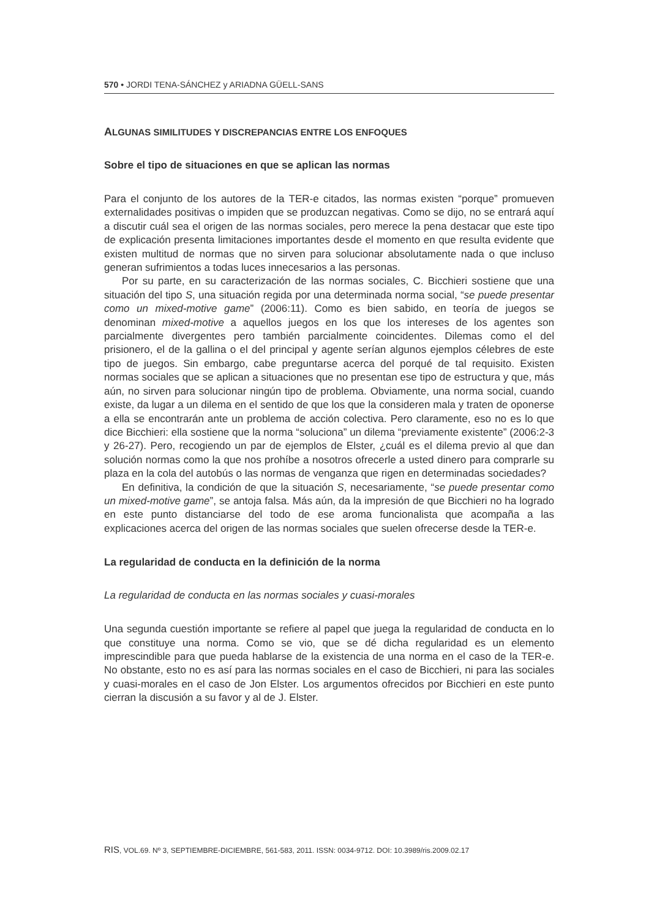570 • JORDI TENA-SÁNCHEZ y ARIADNA GÜELL-SANS
ALGUNAS SIMILITUDES Y DISCREPANCIAS ENTRE LOS ENFOQUES
Sobre el tipo de situaciones en que se aplican las normas
Para el conjunto de los autores de la TER-e citados, las normas existen “porque” promueven externalidades positivas o impiden que se produzcan negativas. Como se dijo, no se entrará aquí a discutir cuál sea el origen de las normas sociales, pero merece la pena destacar que este tipo de explicación presenta limitaciones importantes desde el momento en que resulta evidente que existen multitud de normas que no sirven para solucionar absolutamente nada o que incluso generan sufrimientos a todas luces innecesarios a las personas.
Por su parte, en su caracterización de las normas sociales, C. Bicchieri sostiene que una situación del tipo S, una situación regida por una determinada norma social, “se puede presentar como un mixed-motive game” (2006:11). Como es bien sabido, en teoría de juegos se denominan mixed-motive a aquellos juegos en los que los intereses de los agentes son parcialmente divergentes pero también parcialmente coincidentes. Dilemas como el del prisionero, el de la gallina o el del principal y agente serían algunos ejemplos célebres de este tipo de juegos. Sin embargo, cabe preguntarse acerca del porqué de tal requisito. Existen normas sociales que se aplican a situaciones que no presentan ese tipo de estructura y que, más aún, no sirven para solucionar ningún tipo de problema. Obviamente, una norma social, cuando existe, da lugar a un dilema en el sentido de que los que la consideren mala y traten de oponerse a ella se encontrarán ante un problema de acción colectiva. Pero claramente, eso no es lo que dice Bicchieri: ella sostiene que la norma “soluciona” un dilema “previamente existente” (2006:2-3 y 26-27). Pero, recogiendo un par de ejemplos de Elster, ¿cuál es el dilema previo al que dan solución normas como la que nos prohíbe a nosotros ofrecerle a usted dinero para comprarle su plaza en la cola del autobús o las normas de venganza que rigen en determinadas sociedades?
En definitiva, la condición de que la situación S, necesariamente, “se puede presentar como un mixed-motive game”, se antoja falsa. Más aún, da la impresión de que Bicchieri no ha logrado en este punto distanciarse del todo de ese aroma funcionalista que acompaña a las explicaciones acerca del origen de las normas sociales que suelen ofrecerse desde la TER-e.
La regularidad de conducta en la definición de la norma
La regularidad de conducta en las normas sociales y cuasi-morales
Una segunda cuestión importante se refiere al papel que juega la regularidad de conducta en lo que constituye una norma. Como se vio, que se dé dicha regularidad es un elemento imprescindible para que pueda hablarse de la existencia de una norma en el caso de la TER-e. No obstante, esto no es así para las normas sociales en el caso de Bicchieri, ni para las sociales y cuasi-morales en el caso de Jon Elster. Los argumentos ofrecidos por Bicchieri en este punto cierran la discusión a su favor y al de J. Elster.
RIS, VOL.69. Nº 3, SEPTIEMBRE-DICIEMBRE, 561-583, 2011. ISSN: 0034-9712. DOI: 10.3989/ris.2009.02.17